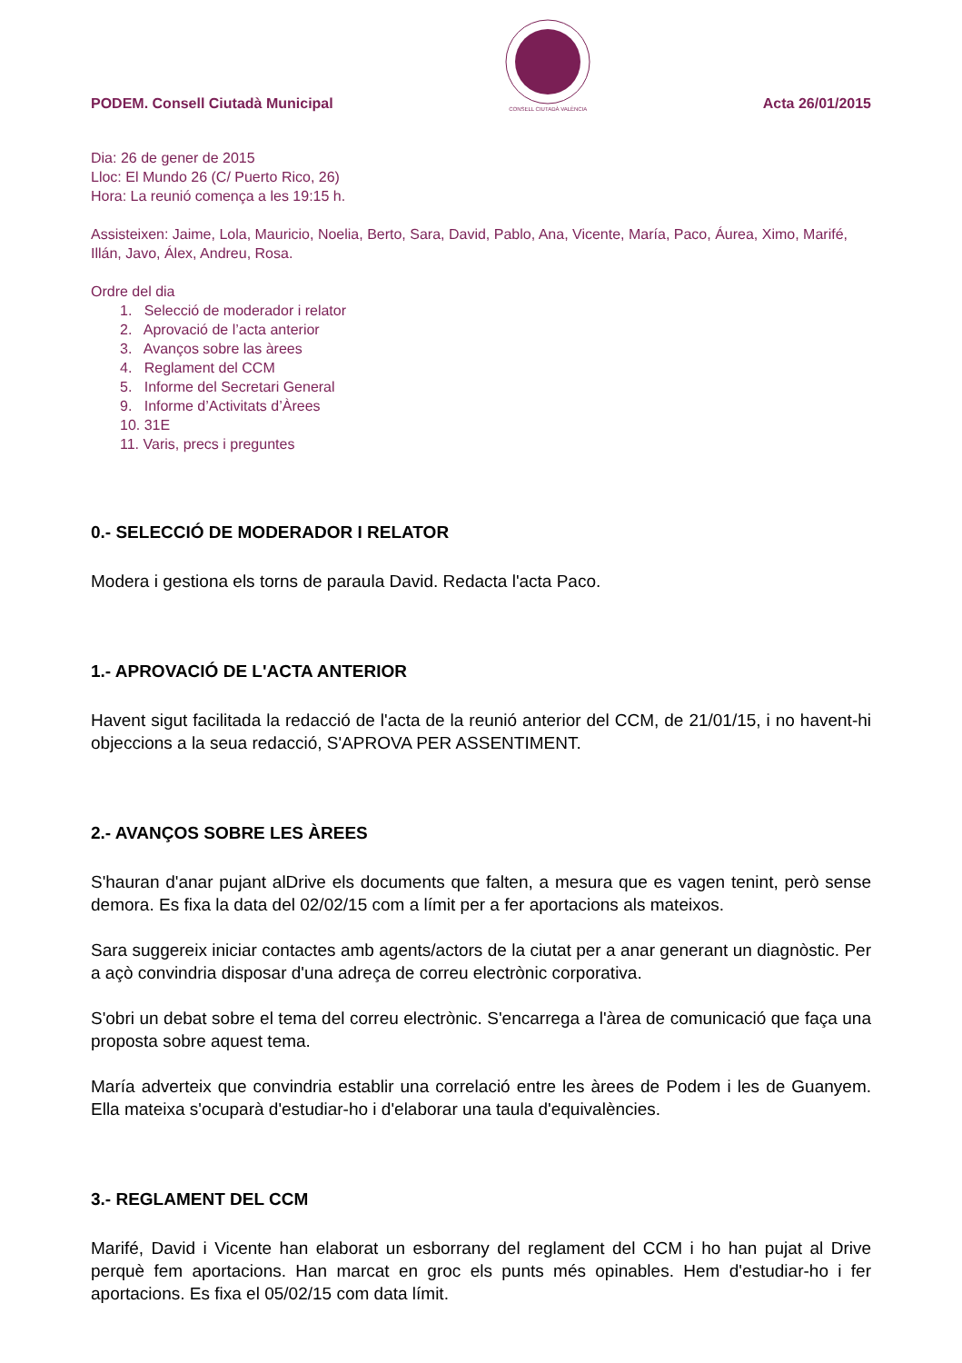PODEM. Consell Ciutadà Municipal
CONSELL CIUTADÀ VALÈNCIA
Acta 26/01/2015
Dia: 26 de gener de 2015
Lloc: El Mundo 26 (C/ Puerto Rico, 26)
Hora: La reunió comença a les 19:15 h.
Assisteixen: Jaime, Lola, Mauricio, Noelia, Berto, Sara, David, Pablo, Ana, Vicente, María, Paco, Áurea, Ximo, Marifé, Illán, Javo, Álex, Andreu, Rosa.
Ordre del dia
1. Selecció de moderador i relator
2. Aprovació de l’acta anterior
3. Avanços sobre las àrees
4. Reglament del CCM
5. Informe del Secretari General
9. Informe d’Activitats d’Àrees
10. 31E
11. Varis, precs i preguntes
0.- SELECCIÓ DE MODERADOR I RELATOR
Modera i gestiona els torns de paraula David. Redacta l'acta Paco.
1.- APROVACIÓ DE L'ACTA ANTERIOR
Havent sigut facilitada la redacció de l'acta de la reunió anterior del CCM, de 21/01/15, i no havent-hi objeccions a la seua redacció, S'APROVA PER ASSENTIMENT.
2.- AVANÇOS SOBRE LES ÀREES
S'hauran d'anar pujant alDrive els documents que falten, a mesura que es vagen tenint, però sense demora. Es fixa la data del 02/02/15 com a límit per a fer aportacions als mateixos.
Sara suggereix iniciar contactes amb agents/actors de la ciutat per a anar generant un diagnòstic. Per a açò convindria disposar d'una adreça de correu electrònic corporativa.
S'obri un debat sobre el tema del correu electrònic. S'encarrega a l'àrea de comunicació que faça una proposta sobre aquest tema.
María adverteix que convindria establir una correlació entre les àrees de Podem i les de Guanyem. Ella mateixa s'ocuparà d'estudiar-ho i d'elaborar una taula d'equivalències.
3.- REGLAMENT DEL CCM
Marifé, David i Vicente han elaborat un esborrany del reglament del CCM i ho han pujat al Drive perquè fem aportacions. Han marcat en groc els punts més opinables. Hem d'estudiar-ho i fer aportacions. Es fixa el 05/02/15 com data límit.